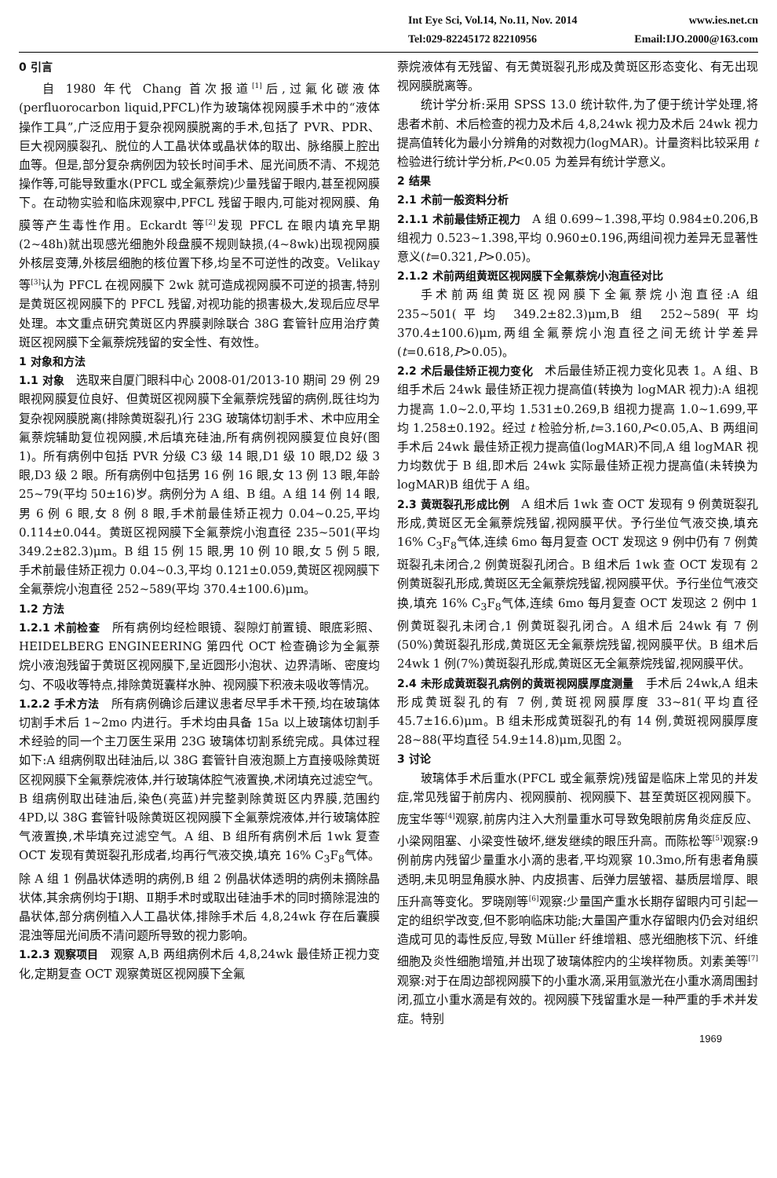Int Eye Sci, Vol.14, No.11, Nov. 2014 www.ies.net.cn
Tel:029-82245172 82210956 Email:IJO.2000@163.com
0 引言
自 1980 年代 Chang 首次报道<sup>[1]</sup>后,过氟化碳液体(perfluorocarbon liquid,PFCL)作为玻璃体视网膜手术中的“液体操作工具”,广泛应用于复杂视网膜脱离的手术,包括了 PVR、PDR、巨大视网膜裂孔、脱位的人工晶状体或晶状体的取出、脉络膜上腔出血等。但是,部分复杂病例因为较长时间手术、屈光间质不清、不规范操作等,可能导致重水(PFCL 或全氟萘烷)少量残留于眼内,甚至视网膜下。在动物实验和临床观察中,PFCL 残留于眼内,可能对视网膜、角膜等产生毒性作用。Eckardt 等<sup>[2]</sup>发现 PFCL 在眼内填充早期(2~48h)就出现感光细胞外段盘膜不规则缺损,(4~8wk)出现视网膜外核层变薄,外核层细胞的核位置下移,均呈不可逆性的改变。Velikay 等<sup>[3]</sup>认为 PFCL 在视网膜下 2wk 就可造成视网膜不可逆的损害,特别是黄斑区视网膜下的 PFCL 残留,对视功能的损害极大,发现后应尽早处理。本文重点研究黄斑区内界膜剥除联合 38G 套管针应用治疗黄斑区视网膜下全氟萘烷残留的安全性、有效性。
1 对象和方法
1.1 对象　选取来自厦门眼科中心 2008-01/2013-10 期间 29 例 29 眼视网膜复位良好、但黄斑区视网膜下全氟萘烷残留的病例,既往均为复杂视网膜脱离(排除黄斑裂孔)行 23G 玻璃体切割手术、术中应用全氟萘烷辅助复位视网膜,术后填充硅油,所有病例视网膜复位良好(图 1)。所有病例中包括 PVR 分级 C3 级 14 眼,D1 级 10 眼,D2 级 3 眼,D3 级 2 眼。所有病例中包括男 16 例 16 眼,女 13 例 13 眼,年龄 25~79(平均 50±16)岁。病例分为 A 组、B 组。A 组 14 例 14 眼,男 6 例 6 眼,女 8 例 8 眼,手术前最佳矫正视力 0.04~0.25,平均 0.114±0.044。黄斑区视网膜下全氟萘烷小泡直径 235~501(平均 349.2±82.3)μm。B 组 15 例 15 眼,男 10 例 10 眼,女 5 例 5 眼,手术前最佳矫正视力 0.04~0.3,平均 0.121±0.059,黄斑区视网膜下全氟萘烷小泡直径 252~589(平均 370.4±100.6)μm。
1.2 方法
1.2.1 术前检查　所有病例均经检眼镜、裂隙灯前置镜、眼底彩照、HEIDELBERG ENGINEERING 第四代 OCT 检查确诊为全氟萘烷小液泡残留于黄斑区视网膜下,呈近圆形小泡状、边界清晰、密度均匀、不吸收等特点,排除黄斑囊样水肿、视网膜下积液未吸收等情况。
1.2.2 手术方法　所有病例确诊后建议患者尽早手术干预,均在玻璃体切割手术后 1~2mo 内进行。手术均由具备 15a 以上玻璃体切割手术经验的同一个主刀医生采用 23G 玻璃体切割系统完成。具体过程如下:A 组病例取出硅油后,以 38G 套管针自液泡颞上方直接吸除黄斑区视网膜下全氟萘烷液体,并行玻璃体腔气液置换,术闭填充过滤空气。B 组病例取出硅油后,染色(亮蓝)并完整剥除黄斑区内界膜,范围约 4PD,以 38G 套管针吸除黄斑区视网膜下全氟萘烷液体,并行玻璃体腔气液置换,术毕填充过滤空气。A 组、B 组所有病例术后 1wk 复查 OCT 发现有黄斑裂孔形成者,均再行气液交换,填充 16% C<sub>3</sub>F<sub>8</sub>气体。除 A 组 1 例晶状体透明的病例,B 组 2 例晶状体透明的病例未摘除晶状体,其余病例均于Ⅰ期、Ⅱ期手术时或取出硅油手术的同时摘除混浊的晶状体,部分病例植入人工晶状体,排除手术后 4,8,24wk 存在后囊膜混浊等屈光间质不清问题所导致的视力影响。
1.2.3 观察项目　观察 A,B 两组病例术后 4,8,24wk 最佳矫正视力变化,定期复查 OCT 观察黄斑区视网膜下全氟
萘烷液体有无残留、有无黄斑裂孔形成及黄斑区形态变化、有无出现视网膜脱离等。
统计学分析:采用 SPSS 13.0 统计软件,为了便于统计学处理,将患者术前、术后检查的视力及术后 4,8,24wk 视力及术后 24wk 视力提高值转化为最小分辨角的对数视力(logMAR)。计量资料比较采用 t 检验进行统计学分析,P<0.05 为差异有统计学意义。
2 结果
2.1 术前一般资料分析
2.1.1 术前最佳矫正视力　A 组 0.699~1.398,平均 0.984±0.206,B 组视力 0.523~1.398,平均 0.960±0.196,两组间视力差异无显著性意义(t=0.321,P>0.05)。
2.1.2 术前两组黄斑区视网膜下全氟萘烷小泡直径对比
手术前两组黄斑区视网膜下全氟萘烷小泡直径:A 组 235~501(平均 349.2±82.3)μm,B 组 252~589(平均 370.4±100.6)μm,两组全氟萘烷小泡直径之间无统计学差异(t=0.618,P>0.05)。
2.2 术后最佳矫正视力变化　术后最佳矫正视力变化见表 1。A 组、B 组手术后 24wk 最佳矫正视力提高值(转换为 logMAR 视力):A 组视力提高 1.0~2.0,平均 1.531±0.269,B 组视力提高 1.0~1.699,平均 1.258±0.192。经过 t 检验分析,t=3.160,P<0.05,A、B 两组间手术后 24wk 最佳矫正视力提高值(logMAR)不同,A 组 logMAR 视力均数优于 B 组,即术后 24wk 实际最佳矫正视力提高值(未转换为 logMAR)B 组优于 A 组。
2.3 黄斑裂孔形成比例　A 组术后 1wk 查 OCT 发现有 9 例黄斑裂孔形成,黄斑区无全氟萘烷残留,视网膜平伏。予行坐位气液交换,填充 16% C<sub>3</sub>F<sub>8</sub>气体,连续 6mo 每月复查 OCT 发现这 9 例中仍有 7 例黄斑裂孔未闭合,2 例黄斑裂孔闭合。B 组术后 1wk 查 OCT 发现有 2 例黄斑裂孔形成,黄斑区无全氟萘烷残留,视网膜平伏。予行坐位气液交换,填充 16% C<sub>3</sub>F<sub>8</sub>气体,连续 6mo 每月复查 OCT 发现这 2 例中 1 例黄斑裂孔未闭合,1 例黄斑裂孔闭合。A 组术后 24wk 有 7 例(50%)黄斑裂孔形成,黄斑区无全氟萘烷残留,视网膜平伏。B 组术后 24wk 1 例(7%)黄斑裂孔形成,黄斑区无全氟萘烷残留,视网膜平伏。
2.4 未形成黄斑裂孔病例的黄斑视网膜厚度测量　手术后 24wk,A 组未形成黄斑裂孔的有 7 例,黄斑视网膜厚度 33~81(平均直径 45.7±16.6)μm。B 组未形成黄斑裂孔的有 14 例,黄斑视网膜厚度 28~88(平均直径 54.9±14.8)μm,见图 2。
3 讨论
玻璃体手术后重水(PFCL 或全氟萘烷)残留是临床上常见的并发症,常见残留于前房内、视网膜前、视网膜下、甚至黄斑区视网膜下。庞宝华等<sup>[4]</sup>观察,前房内注入大剂量重水可导致兔眼前房角炎症反应、小梁网阻塞、小梁变性破坏,继发继续的眼压升高。而陈松等<sup>[5]</sup>观察:9 例前房内残留少量重水小滴的患者,平均观察 10.3mo,所有患者角膜透明,未见明显角膜水肿、内皮损害、后弹力层皱褶、基质层增厚、眼压升高等变化。罗晓刚等<sup>[6]</sup>观察:少量国产重水长期存留眼内可引起一定的组织学改变,但不影响临床功能;大量国产重水存留眼内仍会对组织造成可见的毒性反应,导致 Müller 纤维增粗、感光细胞核下沉、纤维细胞及炎性细胞增殖,并出现了玻璃体腔内的尘埃样物质。刘素美等<sup>[7]</sup>观察:对于在周边部视网膜下的小重水滴,采用氩激光在小重水滴周围封闭,孤立小重水滴是有效的。视网膜下残留重水是一种严重的手术并发症。特别
1969